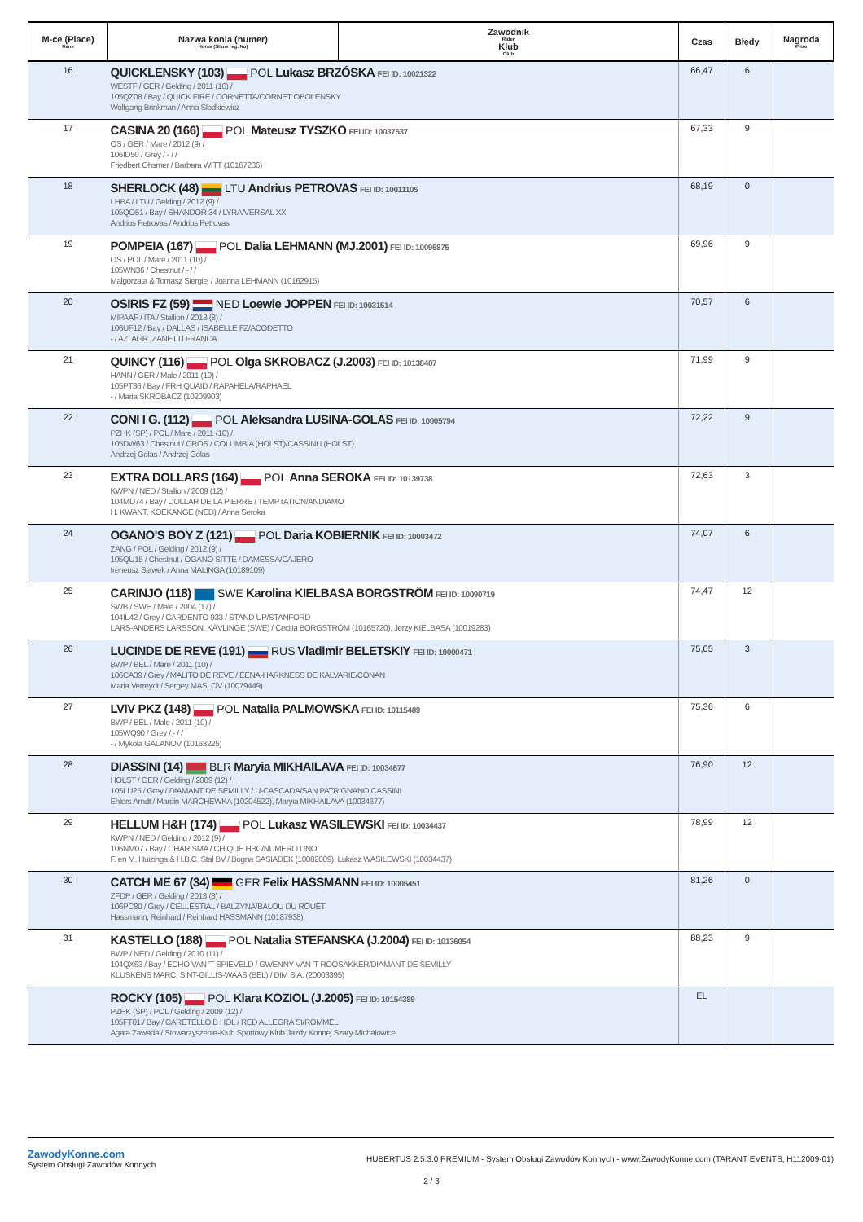| M-ce (Place) Rank | Nazwa konia (numer) Horse (Show reg. No) | Zawodnik Rider Klub Club | Czas | Błędy | Nagroda Prize |
| --- | --- | --- | --- | --- | --- |
| 16 | QUICKLENSKY (103) POL Lukasz BRZÓSKA FEI ID: 10021322 WESTF / GER / Gelding / 2011 (10) / 105QZ08 / Bay / QUICK FIRE / CORNETTA/CORNET OBOLENSKY Wolfgang Brinkman / Anna Slodkiewicz | | 66,47 | 6 | |
| 17 | CASINA 20 (166) POL Mateusz TYSZKO FEI ID: 10037537 OS / GER / Mare / 2012 (9) / 106ID50 / Grey / - / / Friedbert Ohsmer / Barbara WITT (10167236) | | 67,33 | 9 | |
| 18 | SHERLOCK (48) LTU Andrius PETROVAS FEI ID: 10011105 LHBA / LTU / Gelding / 2012 (9) / 105QO51 / Bay / SHANDOR 34 / LYRA/VERSAL XX Andrius Petrovas / Andrius Petrovas | | 68,19 | 0 | |
| 19 | POMPEIA (167) POL Dalia LEHMANN (MJ.2001) FEI ID: 10096875 OS / POL / Mare / 2011 (10) / 105WN36 / Chestnut / - / / Malgorzata & Tomasz Siergiej / Joanna LEHMANN (10162915) | | 69,96 | 9 | |
| 20 | OSIRIS FZ (59) NED Loewie JOPPEN FEI ID: 10031514 MIPAAF / ITA / Stallion / 2013 (8) / 106UF12 / Bay / DALLAS / ISABELLE FZ/ACODETTO - / AZ. AGR. ZANETTI FRANCA | | 70,57 | 6 | |
| 21 | QUINCY (116) POL Olga SKROBACZ (J.2003) FEI ID: 10138407 HANN / GER / Male / 2011 (10) / 105PT36 / Bay / FRH QUAID / RAPAHELA/RAPHAEL - / Maria SKROBACZ (10209903) | | 71,99 | 9 | |
| 22 | CONI I G. (112) POL Aleksandra LUSINA-GOLAS FEI ID: 10005794 PZHK (SP) / POL / Mare / 2011 (10) / 105DW63 / Chestnut / CROS / COLUMBIA (HOLST)/CASSINI I (HOLST) Andrzej Golas / Andrzej Golas | | 72,22 | 9 | |
| 23 | EXTRA DOLLARS (164) POL Anna SEROKA FEI ID: 10139738 KWPN / NED / Stallion / 2009 (12) / 104MD74 / Bay / DOLLAR DE LA PIERRE / TEMPTATION/ANDIAMO H. KWANT, KOEKANGE (NED) / Anna Seroka | | 72,63 | 3 | |
| 24 | OGANO'S BOY Z (121) POL Daria KOBIERNIK FEI ID: 10003472 ZANG / POL / Gelding / 2012 (9) / 105QU15 / Chestnut / OGANO SITTE / DAMESSA/CAJERO Ireneusz Slawek / Anna MALINGA (10189109) | | 74,07 | 6 | |
| 25 | CARINJO (118) SWE Karolina KIELBASA BORGSTRÖM FEI ID: 10090719 SWB / SWE / Male / 2004 (17) / 104IL42 / Grey / CARDENTO 933 / STAND UP/STANFORD LARS-ANDERS LARSSON, KÄVLINGE (SWE) / Cecilia BORGSTRÖM (10165720), Jerzy KIELBASA (10019283) | | 74,47 | 12 | |
| 26 | LUCINDE DE REVE (191) RUS Vladimir BELETSKIY FEI ID: 10000471 BWP / BEL / Mare / 2011 (10) / 106CA39 / Grey / MALITO DE REVE / EENA-HARKNESS DE KALVARIE/CONAN Maria Verreydt / Sergey MASLOV (10079449) | | 75,05 | 3 | |
| 27 | LVIV PKZ (148) POL Natalia PALMOWSKA FEI ID: 10115489 BWP / BEL / Male / 2011 (10) / 105WQ90 / Grey / - / / - / Mykola GALANOV (10163225) | | 75,36 | 6 | |
| 28 | DIASSINI (14) BLR Maryia MIKHAILAVA FEI ID: 10034677 HOLST / GER / Gelding / 2009 (12) / 105LU25 / Grey / DIAMANT DE SEMILLY / U-CASCADA/SAN PATRIGNANO CASSINI Ehlers Arndt / Marcin MARCHEWKA (10204522), Maryia MIKHAILAVA (10034677) | | 76,90 | 12 | |
| 29 | HELLUM H&H (174) POL Lukasz WASILEWSKI FEI ID: 10034437 KWPN / NED / Gelding / 2012 (9) / 106NM07 / Bay / CHARISMA / CHIQUE HBC/NUMERO UNO F. en M. Huizinga & H.B.C. Stal BV / Bogna SASIADEK (10082009), Lukasz WASILEWSKI (10034437) | | 78,99 | 12 | |
| 30 | CATCH ME 67 (34) GER Felix HASSMANN FEI ID: 10006451 ZFDP / GER / Gelding / 2013 (8) / 106PC80 / Grey / CELLESTIAL / BALZYNA/BALOU DU ROUET Hassmann, Reinhard / Reinhard HASSMANN (10187938) | | 81,26 | 0 | |
| 31 | KASTELLO (188) POL Natalia STEFANSKA (J.2004) FEI ID: 10136054 BWP / NED / Gelding / 2010 (11) / 104QX63 / Bay / ECHO VAN 'T SPIEVELD / GWENNY VAN 'T ROOSAKKER/DIAMANT DE SEMILLY KLUSKENS MARC, SINT-GILLIS-WAAS (BEL) / DIM S.A. (20003395) | | 88,23 | 9 | |
| | ROCKY (105) POL Klara KOZIOL (J.2005) FEI ID: 10154389 PZHK (SP) / POL / Gelding / 2009 (12) / 105FT01 / Bay / CARETELLO B HOL / RED ALLEGRA SI/ROMMEL Agata Zawada / Stowarzyszenie-Klub Sportowy Klub Jazdy Konnej Szary Michalowice | | EL | | |
ZawodyKonne.com
System Obsługi Zawodów Konnych
HUBERTUS 2.5.3.0 PREMIUM - System Obsługi Zawodów Konnych - www.ZawodyKonne.com (TARANT EVENTS, H112009-01)
2 / 3